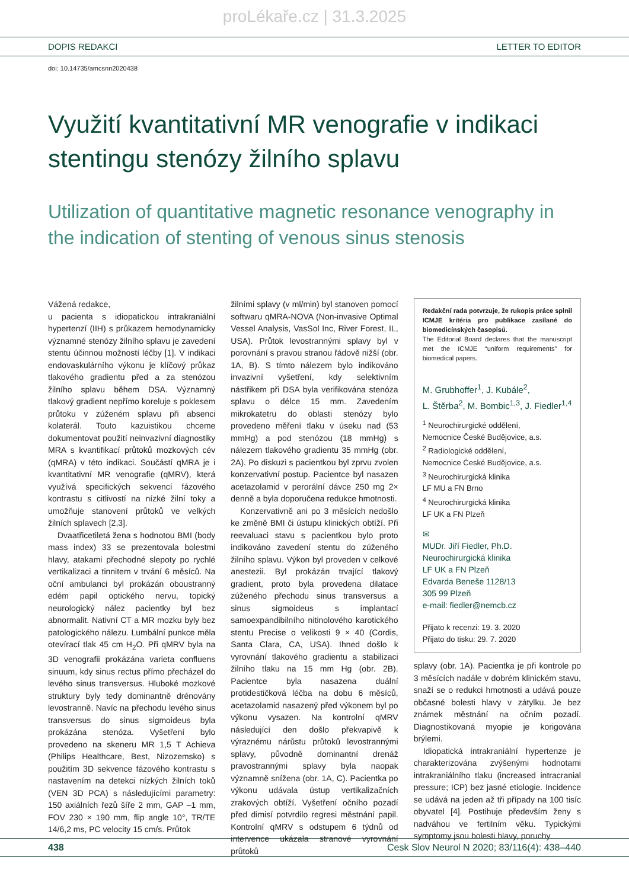proLékaře.cz | 31.3.2025
DOPIS REDAKCI LETTER TO EDITOR
doi: 10.14735/amcsnn2020438
Využití kvantitativní MR venografie v indikaci stentingu stenózy žilního splavu
Utilization of quantitative magnetic resonance venography in the indication of stenting of venous sinus stenosis
Vážená redakce,
u pacienta s idiopatickou intrakraniální hypertenzí (IIH) s průkazem hemodynamicky významné stenózy žilního splavu je zavedení stentu účinnou možností léčby [1]. V indikaci endovaskulárního výkonu je klíčový průkaz tlakového gradientu před a za stenózou žilního splavu během DSA. Významný tlakový gradient nepřímo koreluje s poklesem průtoku v zúženém splavu při absenci kolaterál. Touto kazuistikou chceme dokumentovat použití neinvazivní diagnostiky MRA s kvantifikací průtoků mozkových cév (qMRA) v této indikaci. Součástí qMRA je i kvantitativní MR venografie (qMRV), která využívá specifických sekvencí fázového kontrastu s citlivostí na nízké žilní toky a umožňuje stanovení průtoků ve velkých žilních splavech [2,3].
Dvaatřicetiletá žena s hodnotou BMI (body mass index) 33 se prezentovala bolestmi hlavy, atakami přechodné slepoty po rychlé vertikalizaci a tinnitem v trvání 6 měsíců. Na oční ambulanci byl prokázán oboustranný edém papil optického nervu, topický neurologický nález pacientky byl bez abnormalit. Nativní CT a MR mozku byly bez patologického nálezu. Lumbální punkce měla otevírací tlak 45 cm H<sub>2</sub>O. Při qMRV byla na 3D venografii prokázána varieta confluens sinuum, kdy sinus rectus přímo přecházel do levého sinus transversus. Hluboké mozkové struktury byly tedy dominantně drénovány levostranně. Navíc na přechodu levého sinus transversus do sinus sigmoideus byla prokázána stenóza. Vyšetření bylo provedeno na skeneru MR 1,5 T Achieva (Philips Healthcare, Best, Nizozemsko) s použitím 3D sekvence fázového kontrastu s nastavením na detekci nízkých žilních toků (VEN 3D PCA) s následujícími parametry: 150 axiálních řezů šíře 2 mm, GAP –1 mm, FOV 230 × 190 mm, flip angle 10°, TR/TE 14/6,2 ms, PC velocity 15 cm/s. Průtok
žilními splavy (v ml/min) byl stanoven pomocí softwaru qMRA-NOVA (Non-invasive Optimal Vessel Analysis, VasSol Inc, River Forest, IL, USA). Průtok levostrannými splavy byl v porovnání s pravou stranou řádově nižší (obr. 1A, B). S tímto nálezem bylo indikováno invazivní vyšetření, kdy selektivním nástřikem při DSA byla verifikována stenóza splavu o délce 15 mm. Zavedením mikrokatetru do oblasti stenózy bylo provedeno měření tlaku v úseku nad (53 mmHg) a pod stenózou (18 mmHg) s nálezem tlakového gradientu 35 mmHg (obr. 2A). Po diskuzi s pacientkou byl zprvu zvolen konzervativní postup. Pacientce byl nasazen acetazolamid v perorální dávce 250 mg 2× denně a byla doporučena redukce hmotnosti.
Konzervativně ani po 3 měsících nedošlo ke změně BMI či ústupu klinických obtíží. Při reevaluaci stavu s pacientkou bylo proto indikováno zavedení stentu do zúženého žilního splavu. Výkon byl proveden v celkové anestezii. Byl prokázán trvající tlakový gradient, proto byla provedena dilatace zúženého přechodu sinus transversus a sinus sigmoideus s implantací samoexpandibilního nitinolového karotického stentu Precise o velikosti 9 × 40 (Cordis, Santa Clara, CA, USA). Ihned došlo k vyrovnání tlakového gradientu a stabilizaci žilního tlaku na 15 mm Hg (obr. 2B). Pacientce byla nasazena duální protidestičková léčba na dobu 6 měsíců, acetazolamid nasazený před výkonem byl po výkonu vysazen. Na kontrolní qMRV následující den došlo překvapivě k výraznému nárůstu průtoků levostrannými splavy, původně dominantní drenáž pravostrannými splavy byla naopak významně snížena (obr. 1A, C). Pacientka po výkonu udávala ústup vertikalizačních zrakových obtíží. Vyšetření očního pozadí před dimisí potvrdilo regresi městnání papil. Kontrolní qMRV s odstupem 6 týdnů od intervence ukázala stranové vyrovnání průtoků
Redakční rada potvrzuje, že rukopis práce splnil ICMJE kritéria pro publikace zasílané do biomedicínských časopisů.
The Editorial Board declares that the manuscript met the ICMJE “uniform requirements” for biomedical papers.
M. Grubhoffer<sup>1</sup>, J. Kubále<sup>2</sup>,
L. Štěrba<sup>2</sup>, M. Bombic<sup>1,3</sup>, J. Fiedler<sup>1,4</sup>
<sup>1</sup> Neurochirurgické oddělení,
Nemocnice České Budějovice, a.s.
<sup>2</sup> Radiologické oddělení,
Nemocnice České Budějovice, a.s.
<sup>3</sup> Neurochirurgická klinika
LF MU a FN Brno
<sup>4</sup> Neurochirurgická klinika
LF UK a FN Plzeň
✉
MUDr. Jiří Fiedler, Ph.D.
Neurochirurgická klinika
LF UK a FN Plzeň
Edvarda Beneše 1128/13
305 99 Plzeň
e-mail: fiedler@nemcb.cz
Přijato k recenzi: 19. 3. 2020
Přijato do tisku: 29. 7. 2020
splavy (obr. 1A). Pacientka je při kontrole po 3 měsících nadále v dobrém klinickém stavu, snaží se o redukci hmotnosti a udává pouze občasné bolesti hlavy v zátylku. Je bez známek městnání na očním pozadí. Diagnostikovaná myopie je korigována brýlemi.
Idiopatická intrakraniální hypertenze je charakterizována zvýšenými hodnotami intrakraniálního tlaku (increased intracranial pressure; ICP) bez jasné etiologie. Incidence se udává na jeden až tři případy na 100 tisíc obyvatel [4]. Postihuje především ženy s nadváhou ve fertilním věku. Typickými symptomy jsou bolesti hlavy, poruchy
438 Cesk Slov Neurol N 2020; 83/116(4): 438–440